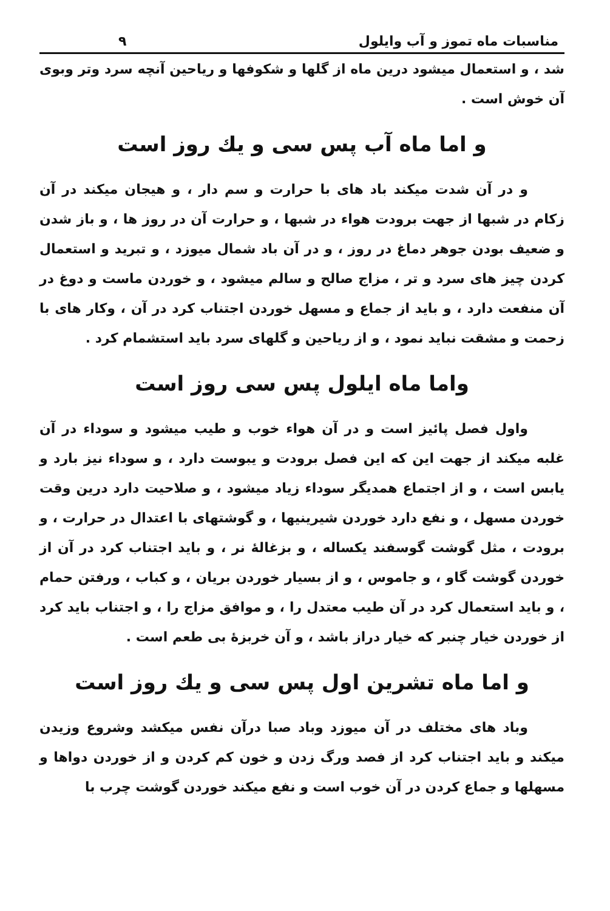مناسبات ماه تموز و آب وایلول ۹
شد ، و استعمال میشود درین ماه از گلها و شکوفها و ریاحین آنچه سرد وتر وبوی آن خوش است .
و اما ماه آب پس سی و یك روز است
و در آن شدت میکند باد های با حرارت و سم دار ، و هیجان میکند در آن زکام در شبها از جهت برودت هواء در شبها ، و حرارت آن در روز ها ، و باز شدن و ضعیف بودن جوهر دماغ در روز ، و در آن باد شمال میوزد ، و تبرید و استعمال کردن چیز های سرد و تر ، مزاج صالح و سالم میشود ، و خوردن ماست و دوغ در آن منفعت دارد ، و باید از جماع و مسهل خوردن اجتناب کرد در آن ، وکار های با زحمت و مشقت نباید نمود ، و از ریاحین و گلهای سرد باید استشمام کرد .
واما ماه ایلول پس سی روز است
واول فصل پائیز است و در آن هواء خوب و طیب میشود و سوداء در آن غلبه میکند از جهت این که این فصل برودت و یبوست دارد ، و سوداء نیز بارد و یابس است ، و از اجتماع همدیگر سوداء زیاد میشود ، و صلاحیت دارد درین وقت خوردن مسهل ، و نفع دارد خوردن شیرینیها ، و گوشتهای با اعتدال در حرارت ، و برودت ، مثل گوشت گوسفند یکساله ، و بزغالهٔ نر ، و باید اجتناب کرد در آن از خوردن گوشت گاو ، و جاموس ، و از بسیار خوردن بریان ، و کباب ، ورفتن حمام ، و باید استعمال کرد در آن طیب معتدل را ، و موافق مزاج را ، و اجتناب باید کرد از خوردن خیار چنبر که خیار دراز باشد ، و آن خربزهٔ بی طعم است .
و اما ماه تشرین اول پس سی و یك روز است
وباد های مختلف در آن میوزد وباد صبا درآن نفس میکشد وشروع وزیدن میکند و باید اجتناب کرد از فصد ورگ زدن و خون کم کردن و از خوردن دواها و مسهلها و جماع کردن در آن خوب است و نفع میکند خوردن گوشت چرب با